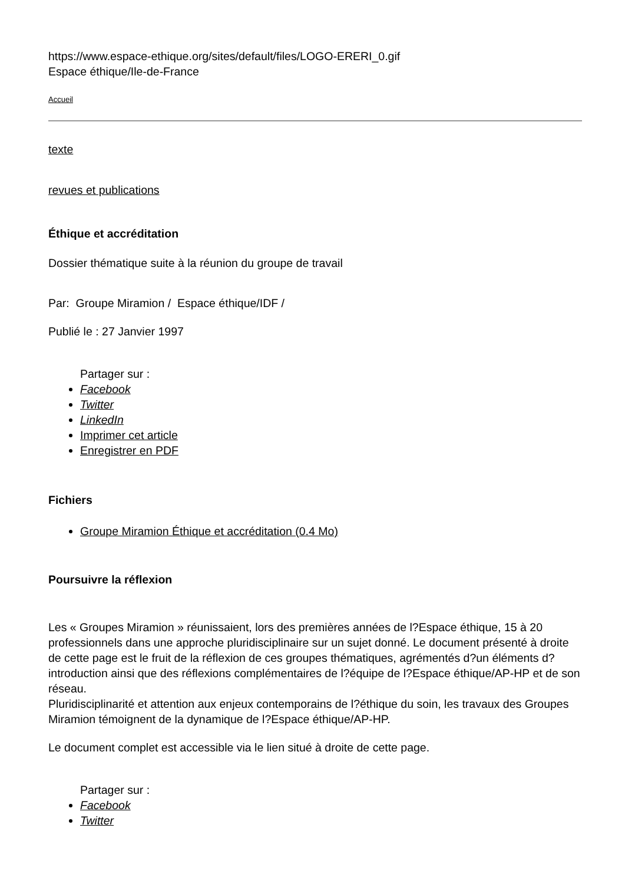https://www.espace-ethique.org/sites/default/files/LOGO-ERERI_0.gif
Espace éthique/Ile-de-France
Accueil
texte
revues et publications
Éthique et accréditation
Dossier thématique suite à la réunion du groupe de travail
Par: Groupe Miramion / Espace éthique/IDF /
Publié le : 27 Janvier 1997
Partager sur :
Facebook
Twitter
LinkedIn
Imprimer cet article
Enregistrer en PDF
Fichiers
Groupe Miramion Éthique et accréditation (0.4 Mo)
Poursuivre la réflexion
Les « Groupes Miramion » réunissaient, lors des premières années de l?Espace éthique, 15 à 20 professionnels dans une approche pluridisciplinaire sur un sujet donné. Le document présenté à droite de cette page est le fruit de la réflexion de ces groupes thématiques, agrémentés d?un éléments d?introduction ainsi que des réflexions complémentaires de l?équipe de l?Espace éthique/AP-HP et de son réseau.
Pluridisciplinarité et attention aux enjeux contemporains de l?éthique du soin, les travaux des Groupes Miramion témoignent de la dynamique de l?Espace éthique/AP-HP.
Le document complet est accessible via le lien situé à droite de cette page.
Partager sur :
Facebook
Twitter